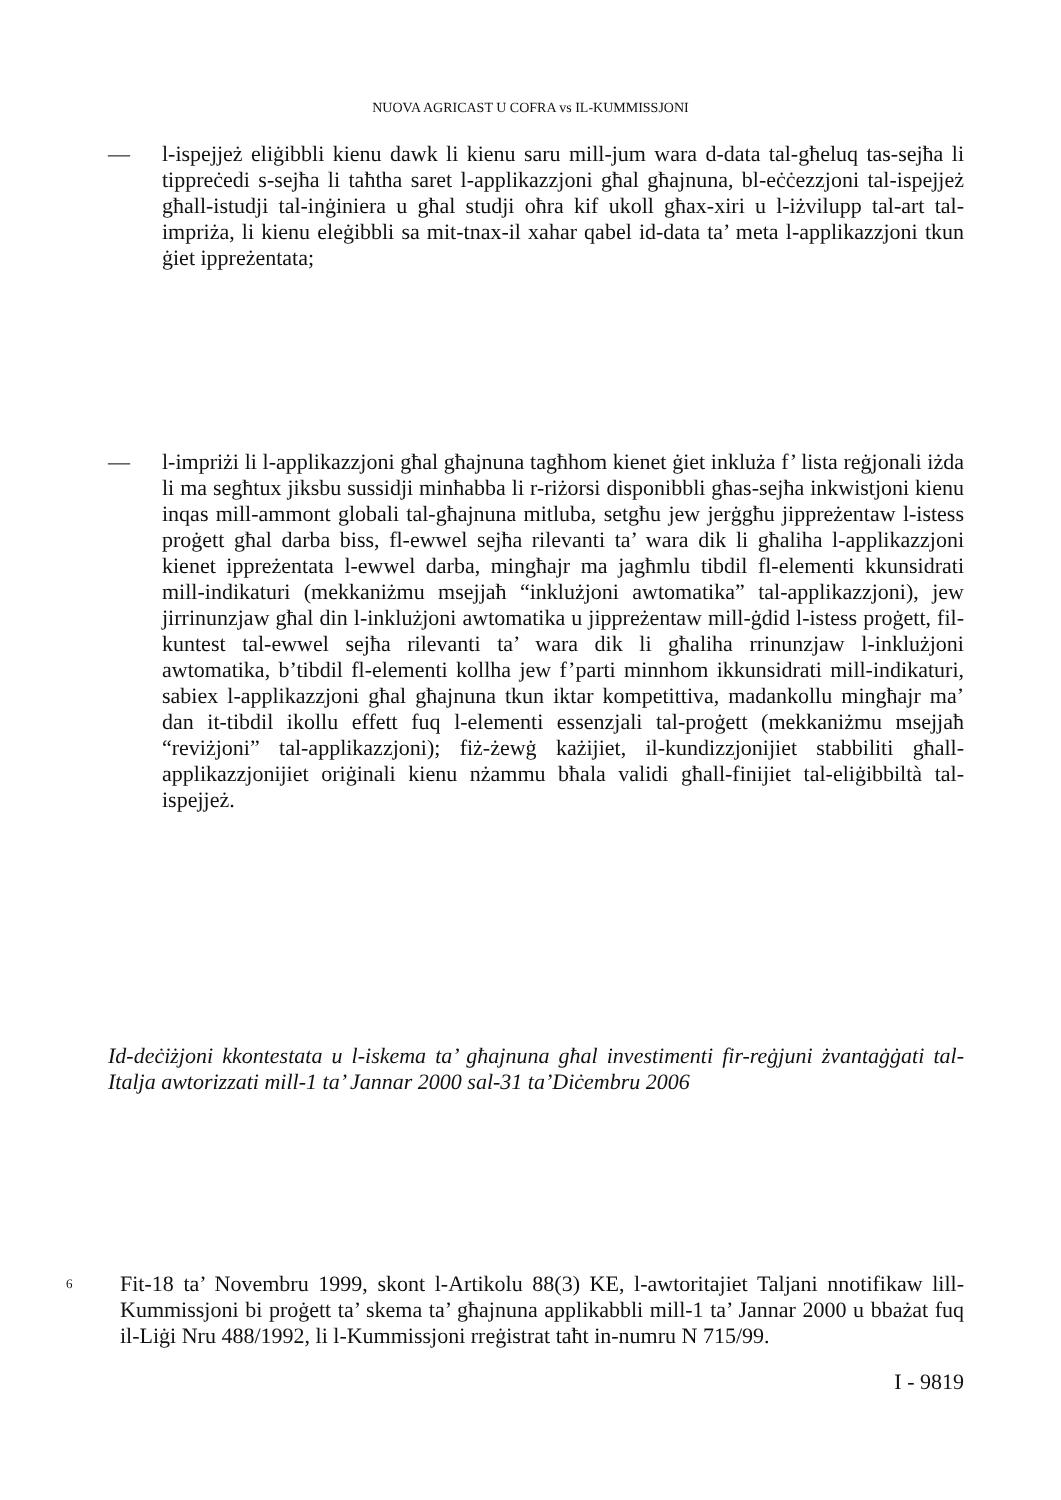NUOVA AGRICAST U COFRA vs IL-KUMMISSJONI
— l-ispejjeż eliġibbli kienu dawk li kienu saru mill-jum wara d-data tal-għeluq tas-sejħa li tippreċedi s-sejħa li taħtha saret l-applikazzjoni għal għajnuna, bl-eċċezzjoni tal-ispejjeż għall-istudji tal-inġiniera u għal studji oħra kif ukoll għax-xiri u l-iżvilupp tal-art tal-impriża, li kienu eleġibbli sa mit-tnax-il xahar qabel id-data ta’ meta l-applikazzjoni tkun ġiet ippreżentata;
— l-impriżi li l-applikazzjoni għal għajnuna tagħhom kienet ġiet inkluża f’ lista reġjonali iżda li ma segħtux jiksbu sussidji minħabba li r-riżorsi disponibbli għas-sejħa inkwistjoni kienu inqas mill-ammont globali tal-għajnuna mitluba, setgħu jew jerġgħu jippreżentaw l-istess proġett għal darba biss, fl-ewwel sejħa rilevanti ta’ wara dik li għaliha l-applikazzjoni kienet ippreżentata l-ewwel darba, mingħajr ma jagħmlu tibdil fl-elementi kkunsidrati mill-indikaturi (mekkaniżmu msejjaħ “inklużjoni awtomatika” tal-applikazzjoni), jew jirrinunzjaw għal din l-inklużjoni awtomatika u jippreżentaw mill-ġdid l-istess proġett, fil-kuntest tal-ewwel sejħa rilevanti ta’ wara dik li għaliha rrinunzjaw l-inklużjoni awtomatika, b’tibdil fl-elementi kollha jew f’parti minnhom ikkunsidrati mill-indikaturi, sabiex l-applikazzjoni għal għajnuna tkun iktar kompetittiva, madankollu mingħajr ma’ dan it-tibdil ikollu effett fuq l-elementi essenzjali tal-proġett (mekkaniżmu msejjaħ “reviżjoni” tal-applikazzjoni); fiż-żewġ każijiet, il-kundizzjonijiet stabbiliti għall-applikazzjonijiet oriġinali kienu nżammu bħala validi għall-finijiet tal-eliġibbiltà tal-ispejjeż.
Id-deċiżjoni kkontestata u l-iskema ta’ għajnuna għal investimenti fir-reġjuni żvantaġġati tal-Italja awtorizzati mill-1 ta’ Jannar 2000 sal-31 ta’Diċembru 2006
6
Fit-18 ta’ Novembru 1999, skont l-Artikolu 88(3) KE, l-awtoritajiet Taljani nnotifikaw lill-Kummissjoni bi proġett ta’ skema ta’ għajnuna applikabbli mill-1 ta’ Jannar 2000 u bbażat fuq il-Liġi Nru 488/1992, li l-Kummissjoni rreġistrat taħt in-numru N 715/99.
I - 9819